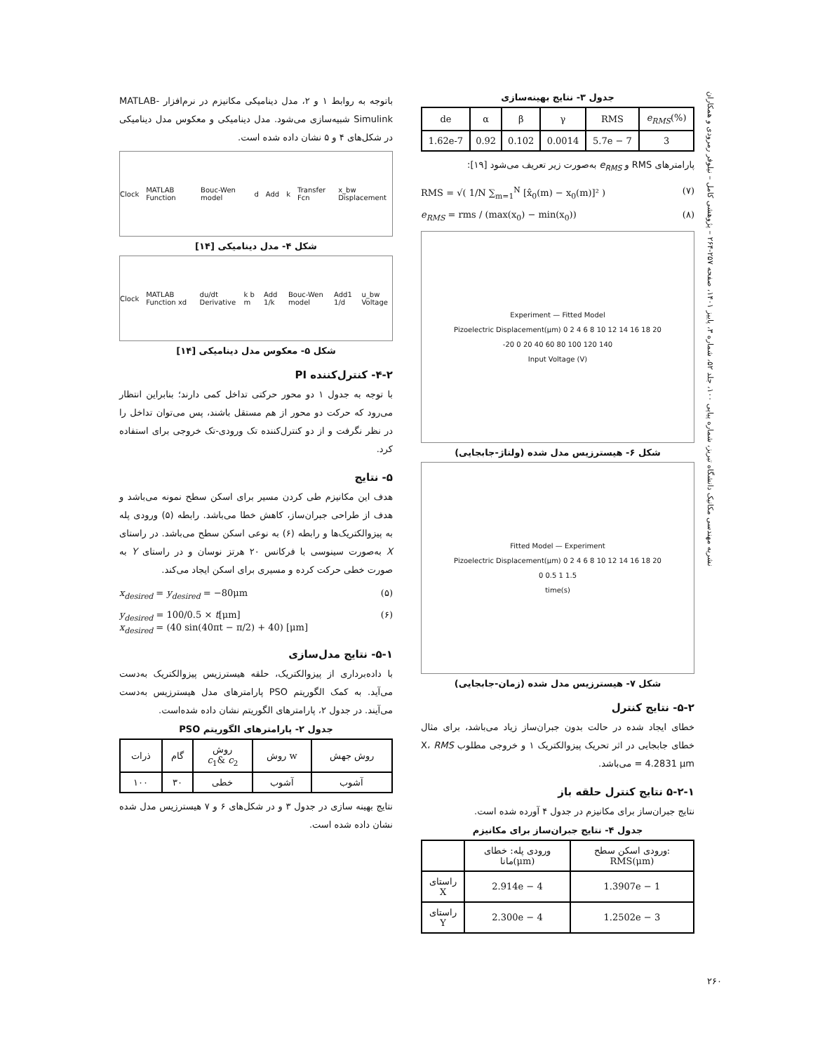نشریه مهندسی مکانیک دانشگاه تبریز، شماره پیاپی ۱۰۰، جلد ۵۲، شماره ۳، پاییز ۱۴۰۱، صفحه ۲۵۷-۲۶۴ – پژوهشی کامل – نیلوفر رمرودی و همکاران
باتوجه به روابط ۱ و ۲، مدل دینامیکی مکانیزم در نرم‌افزار MATLAB-Simulink شبیه‌سازی می‌شود. مدل دینامیکی و معکوس مدل دینامیکی در شکل‌های ۴ و ۵ نشان داده شده است.
Clock MATLAB Function Bouc-Wen model d Add k Transfer Fcn x_bw Displacement
شکل ۴- مدل دینامیکی [۱۴]
Clock MATLAB Function xd du/dt Derivative k b m Add 1/k Bouc-Wen model Add1 1/d u_bw Voltage
شکل ۵- معکوس مدل دینامیکی [۱۴]
۴-۲- کنترل‌کننده PI
با توجه به جدول ۱ دو محور حرکتی تداخل کمی دارند؛ بنابراین انتظار می‌رود که حرکت دو محور از هم مستقل باشند، پس می‌توان تداخل را در نظر نگرفت و از دو کنترل‌کننده تک ورودی-تک خروجی برای استفاده کرد.
۵- نتایج
هدف این مکانیزم طی کردن مسیر برای اسکن سطح نمونه می‌باشد و هدف از طراحی جبران‌ساز، کاهش خطا می‌باشد. رابطه (۵) ورودی پله به پیزوالکتریک‌ها و رابطه (۶) به نوعی اسکن سطح می‌باشد. در راستای X به‌صورت سینوسی با فرکانس ۲۰ هرتز نوسان و در راستای Y به صورت خطی حرکت کرده و مسیری برای اسکن ایجاد می‌کند.
x<sub>desired</sub> = y<sub>desired</sub> = −80μm (۵)
y<sub>desired</sub> = 100/0.5 × t[μm]
x<sub>desired</sub> = (40 sin(40πt − π/2) + 40) [μm] (۶)
۵-۱- نتایج مدل‌سازی
با داده‌برداری از پیزوالکتریک، حلقه هیسترزیس پیزوالکتریک به‌دست می‌آید. به کمک الگوریتم PSO پارامترهای مدل هیسترزیس به‌دست می‌آیند. در جدول ۲، پارامترهای الگوریتم نشان داده شده‌است.
جدول ۲- پارامترهای الگوریتم PSO
| ذرات | گام | روش c<sub>1</sub>& c<sub>2</sub> | روش w | روش جهش |
| ۱۰۰ | ۳۰ | خطی | آشوب | آشوب |
نتایج بهینه سازی در جدول ۳ و در شکل‌های ۶ و ۷ هیسترزیس مدل شده نشان داده شده است.
جدول ۳- نتایج بهینه‌سازی
| de | α | β | γ | RMS | e<sub>RMS</sub> (%) |
| 1.62e-7 | 0.92 | 0.102 | 0.0014 | 5.7e − 7 | 3 |
پارامترهای RMS و e<sub>RMS</sub> به‌صورت زیر تعریف می‌شود [۱۹]:
RMS = √( 1/N ∑<sub>m=1</sub><sup>N</sup> [x̂<sub>0</sub>(m) − x<sub>0</sub>(m)]² ) (۷)
e<sub>RMS</sub> = rms / (max(x<sub>0</sub>) − min(x<sub>0</sub>)) (۸)
Experiment — Fitted Model
Pizoelectric Displacement(μm) 0 2 4 6 8 10 12 14 16 18 20
-20 0 20 40 60 80 100 120 140
Input Voltage (V)
شکل ۶- هیسترزیس مدل شده (ولتاژ-جابجایی)
Fitted Model — Experiment
Pizoelectric Displacement(μm) 0 2 4 6 8 10 12 14 16 18 20
0 0.5 1 1.5
time(s)
شکل ۷- هیسترزیس مدل شده (زمان-جابجایی)
۵-۲- نتایج کنترل
خطای ایجاد شده در حالت بدون جبران‌ساز زیاد می‌باشد، برای مثال خطای جابجایی در اثر تحریک پیزوالکتریک ۱ و خروجی مطلوب X، RMS = 4.2831 μm می‌باشد.
۵-۲-۱ نتایج کنترل حلقه باز
نتایج جبران‌ساز برای مکانیزم در جدول ۴ آورده شده است.
جدول ۴- نتایج جبران‌ساز برای مکانیزم
| | ورودی پله: خطای مانا(μm) | ورودی اسکن سطح: RMS(μm) |
| راستای X | 2.914e − 4 | 1.3907e − 1 |
| راستای Y | 2.300e − 4 | 1.2502e − 3 |
۲۶۰